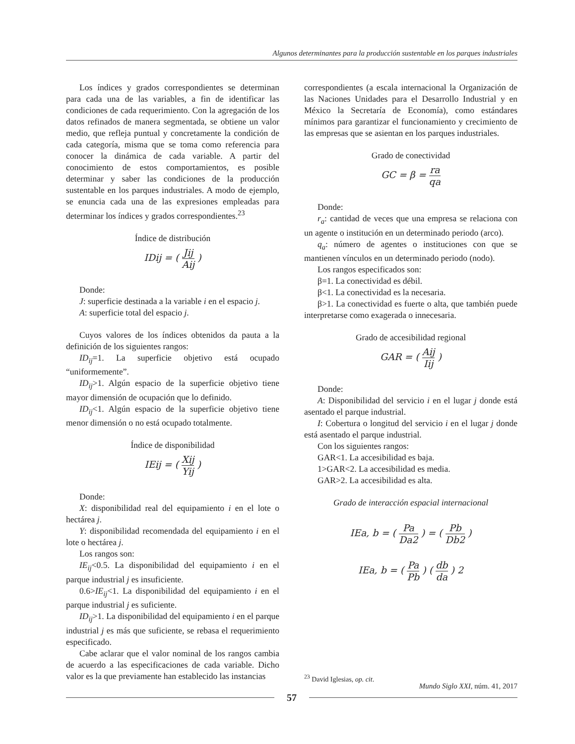Algunos determinantes para la producción sustentable en los parques industriales
Los índices y grados correspondientes se determinan para cada una de las variables, a fin de identificar las condiciones de cada requerimiento. Con la agregación de los datos refinados de manera segmentada, se obtiene un valor medio, que refleja puntual y concretamente la condición de cada categoría, misma que se toma como referencia para conocer la dinámica de cada variable. A partir del conocimiento de estos comportamientos, es posible determinar y saber las condiciones de la producción sustentable en los parques industriales. A modo de ejemplo, se enuncia cada una de las expresiones empleadas para determinar los índices y grados correspondientes.<sup>23</sup>
Índice de distribución
IDij = ( Jij Aij )
Donde:
J: superficie destinada a la variable i en el espacio j.
A: superficie total del espacio j.
Cuyos valores de los índices obtenidos da pauta a la definición de los siguientes rangos:
ID<sub>ij</sub>=1. La superficie objetivo está ocupado “uniformemente”.
ID<sub>ij</sub>>1. Algún espacio de la superficie objetivo tiene mayor dimensión de ocupación que lo definido.
ID<sub>ij</sub><1. Algún espacio de la superficie objetivo tiene menor dimensión o no está ocupado totalmente.
Índice de disponibilidad
IEij = ( Xij Yij )
Donde:
X: disponibilidad real del equipamiento i en el lote o hectárea j.
Y: disponibilidad recomendada del equipamiento i en el lote o hectárea j.
Los rangos son:
IE<sub>ij</sub><0.5. La disponibilidad del equipamiento i en el parque industrial j es insuficiente.
0.6>IE<sub>ij</sub><1. La disponibilidad del equipamiento i en el parque industrial j es suficiente.
ID<sub>ij</sub>>1. La disponibilidad del equipamiento i en el parque industrial j es más que suficiente, se rebasa el requerimiento especificado.
Cabe aclarar que el valor nominal de los rangos cambia de acuerdo a las especificaciones de cada variable. Dicho valor es la que previamente han establecido las instancias
correspondientes (a escala internacional la Organización de las Naciones Unidades para el Desarrollo Industrial y en México la Secretaría de Economía), como estándares mínimos para garantizar el funcionamiento y crecimiento de las empresas que se asientan en los parques industriales.
Grado de conectividad
GC = β = ra qa
Donde:
r<sub>a</sub>: cantidad de veces que una empresa se relaciona con un agente o institución en un determinado periodo (arco).
q<sub>a</sub>: número de agentes o instituciones con que se mantienen vínculos en un determinado periodo (nodo).
Los rangos especificados son:
β=1. La conectividad es débil.
β<1. La conectividad es la necesaria.
β>1. La conectividad es fuerte o alta, que también puede interpretarse como exagerada o innecesaria.
Grado de accesibilidad regional
GAR = ( Aij Iij )
Donde:
A: Disponibilidad del servicio i en el lugar j donde está asentado el parque industrial.
I: Cobertura o longitud del servicio i en el lugar j donde está asentado el parque industrial.
Con los siguientes rangos:
GAR<1. La accesibilidad es baja.
1>GAR<2. La accesibilidad es media.
GAR>2. La accesibilidad es alta.
Grado de interacción espacial internacional
IEa, b = ( Pa Da2 ) = ( Pb Db2 )
IEa, b = ( Pa Pb ) ( db da ) 2
<sup>23</sup> David Iglesias, op. cit.
Mundo Siglo XXI, núm. 41, 2017
57